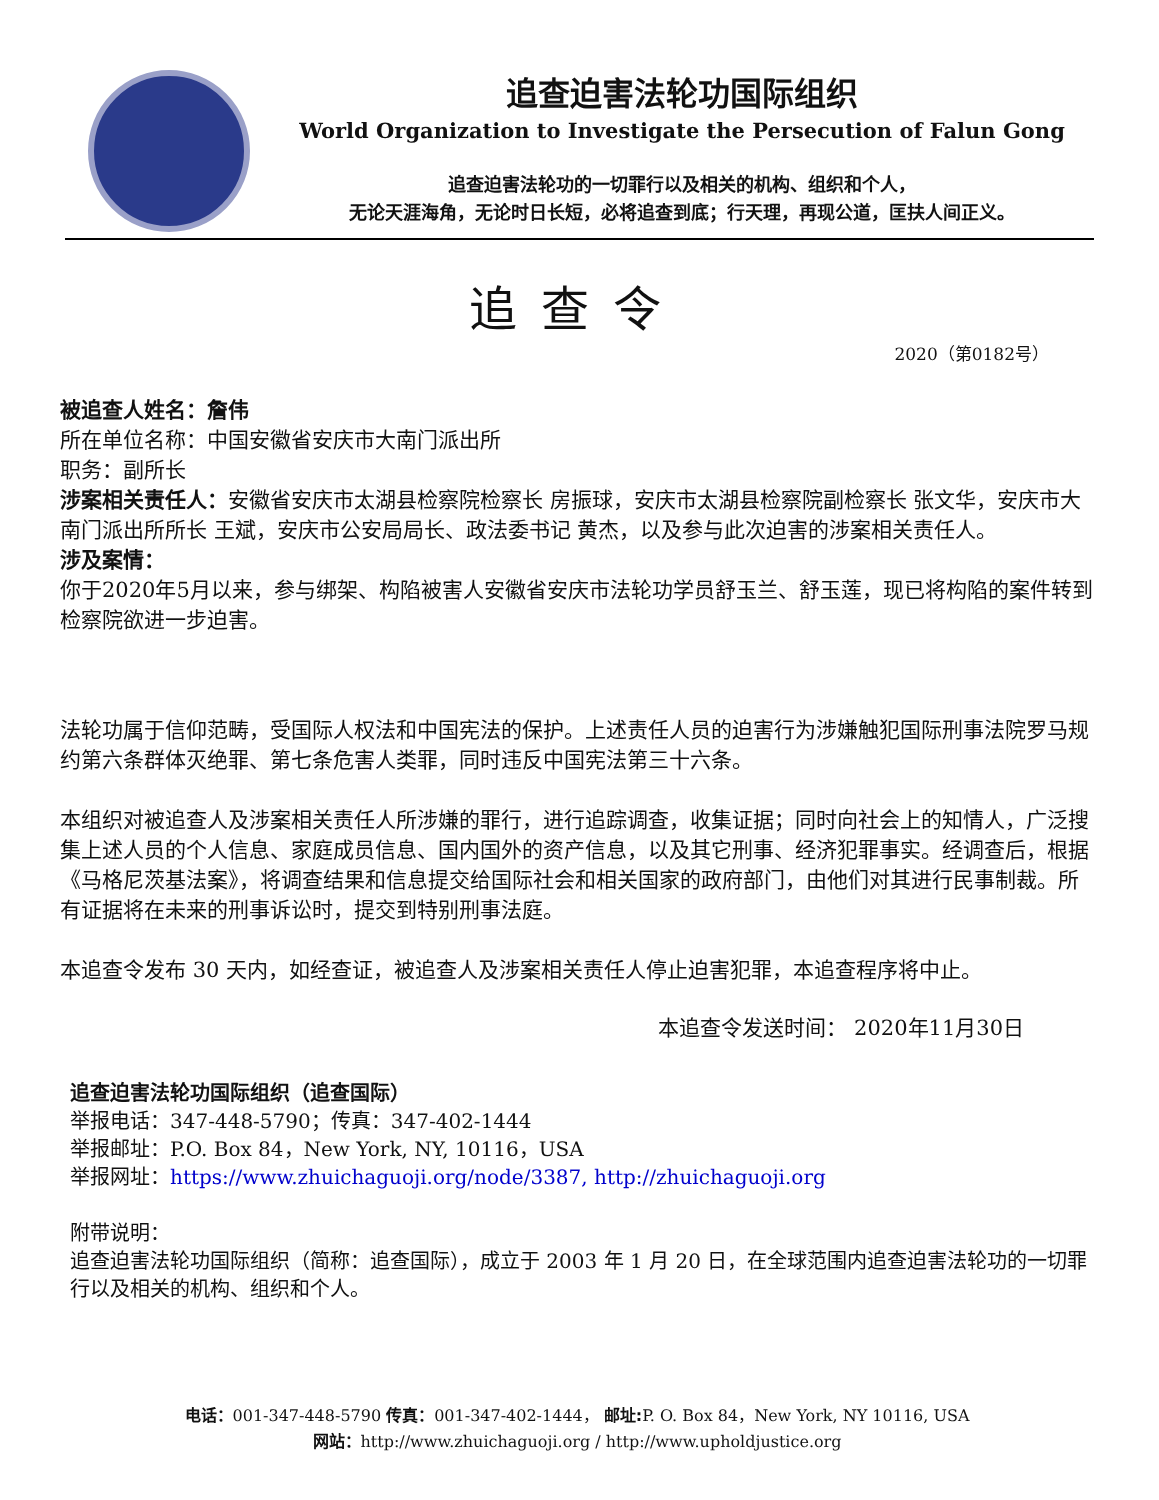追查迫害法轮功国际组织
World Organization to Investigate the Persecution of Falun Gong
追查迫害法轮功的一切罪行以及相关的机构、组织和个人，
无论天涯海角，无论时日长短，必将追查到底；行天理，再现公道，匡扶人间正义。
追查令
2020（第0182号）
被追查人姓名：詹伟
所在单位名称：中国安徽省安庆市大南门派出所
职务：副所长
涉案相关责任人：安徽省安庆市太湖县检察院检察长 房振球，安庆市太湖县检察院副检察长 张文华，安庆市大南门派出所所长 王斌，安庆市公安局局长、政法委书记 黄杰，以及参与此次迫害的涉案相关责任人。
涉及案情：
你于2020年5月以来，参与绑架、构陷被害人安徽省安庆市法轮功学员舒玉兰、舒玉莲，现已将构陷的案件转到检察院欲进一步迫害。
法轮功属于信仰范畴，受国际人权法和中国宪法的保护。上述责任人员的迫害行为涉嫌触犯国际刑事法院罗马规约第六条群体灭绝罪、第七条危害人类罪，同时违反中国宪法第三十六条。
本组织对被追查人及涉案相关责任人所涉嫌的罪行，进行追踪调查，收集证据；同时向社会上的知情人，广泛搜集上述人员的个人信息、家庭成员信息、国内国外的资产信息，以及其它刑事、经济犯罪事实。经调查后，根据《马格尼茨基法案》，将调查结果和信息提交给国际社会和相关国家的政府部门，由他们对其进行民事制裁。所有证据将在未来的刑事诉讼时，提交到特别刑事法庭。
本追查令发布 30 天内，如经查证，被追查人及涉案相关责任人停止迫害犯罪，本追查程序将中止。
本追查令发送时间： 2020年11月30日
追查迫害法轮功国际组织（追查国际）
举报电话：347-448-5790；传真：347-402-1444
举报邮址：P.O. Box 84，New York, NY, 10116，USA
举报网址：https://www.zhuichaguoji.org/node/3387, http://zhuichaguoji.org
附带说明：
追查迫害法轮功国际组织（简称：追查国际），成立于 2003 年 1 月 20 日，在全球范围内追查迫害法轮功的一切罪行以及相关的机构、组织和个人。
电话：001-347-448-5790 传真：001-347-402-1444， 邮址: P. O. Box 84，New York, NY 10116, USA
网站：http://www.zhuichaguoji.org / http://www.upholdjustice.org